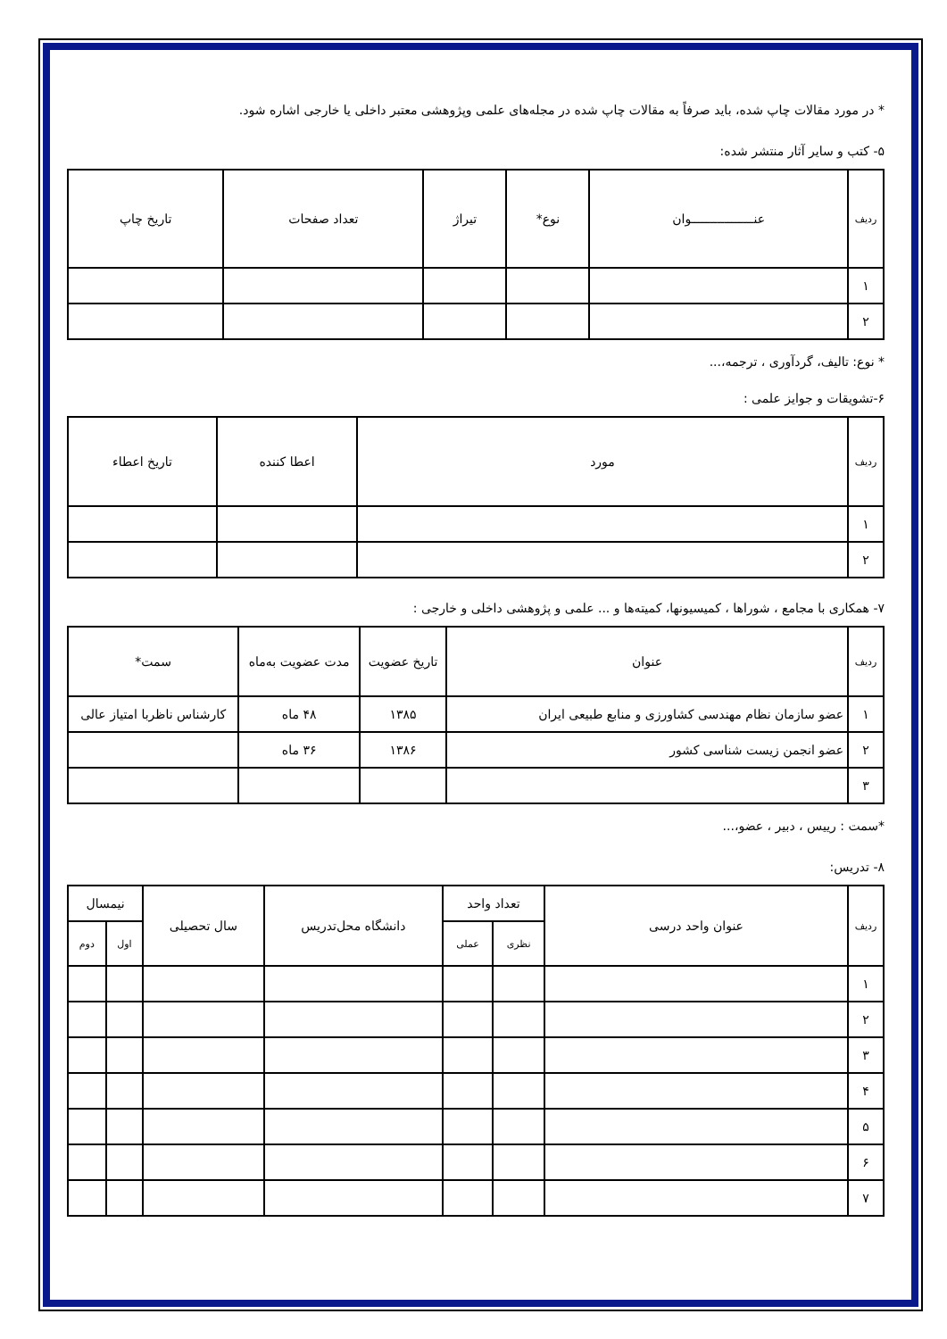* در مورد مقالات چاپ شده، باید صرفاً به مقالات چاپ شده در مجله‌های علمی وپژوهشی معتبر داخلی یا خارجی اشاره شود.
۵- کتب و سایر آثار منتشر شده:
| ردیف | عنـــــــــــــــــوان | نوع* | تیراژ | تعداد صفحات | تاریخ چاپ |
| --- | --- | --- | --- | --- | --- |
| ۱ | | | | | |
| ۲ | | | | | |
* نوع: تالیف، گردآوری ، ترجمه،...
۶-تشویقات و جوایز علمی :
| ردیف | مورد | اعطا کننده | تاریخ اعطاء |
| --- | --- | --- | --- |
| ۱ | | | |
| ۲ | | | |
۷- همکاری با مجامع ، شوراها ، کمیسیونها، کمیته‌ها و ... علمی و پژوهشی داخلی و خارجی :
| ردیف | عنوان | تاریخ عضویت | مدت عضویت به‌ماه | سمت* |
| --- | --- | --- | --- | --- |
| ۱ | عضو سازمان نظام مهندسی کشاورزی و منابع طبیعی ایران | ۱۳۸۵ | ۴۸ ماه | کارشناس ناظربا امتیاز عالی |
| ۲ | عضو انجمن زیست شناسی کشور | ۱۳۸۶ | ۳۶ ماه | |
| ۳ | | | | |
*سمت : رییس ، دبیر ، عضو،...
۸- تدریس:
| ردیف | عنوان واحد درسی | تعداد واحد | | دانشگاه محل‌تدریس | سال تحصیلی | نیمسال | |
| --- | --- | --- | --- | --- | --- | --- | --- |
| | | نظری | عملی | | | اول | دوم |
| ۱ | | | | | | | |
| ۲ | | | | | | | |
| ۳ | | | | | | | |
| ۴ | | | | | | | |
| ۵ | | | | | | | |
| ۶ | | | | | | | |
| ۷ | | | | | | | |